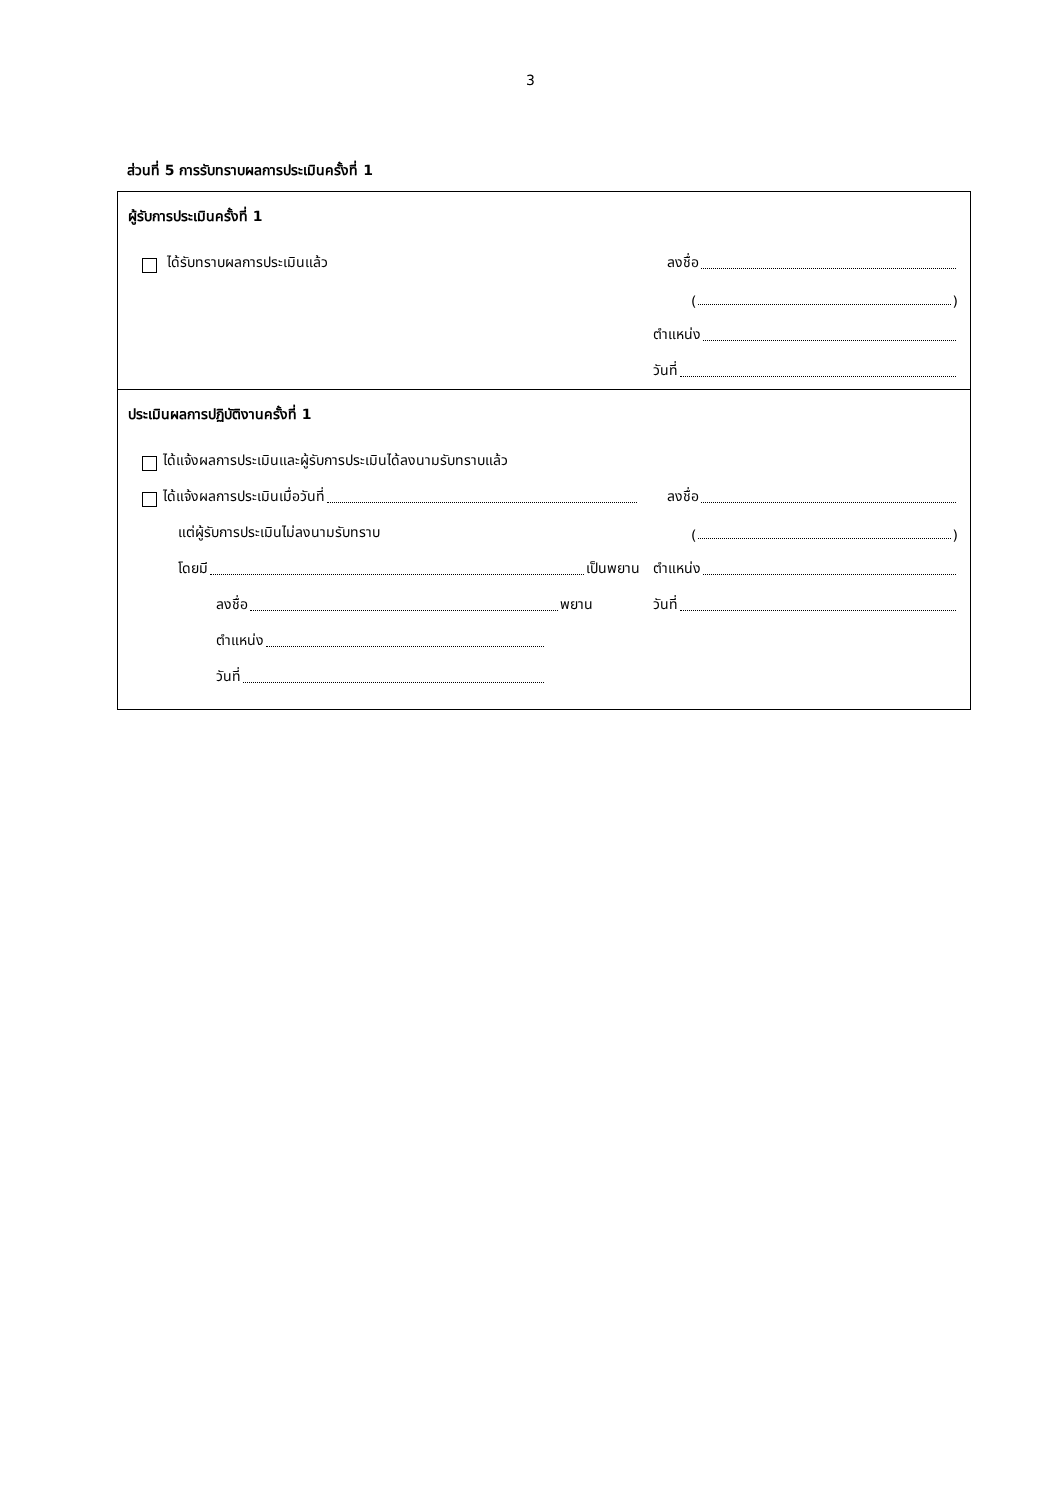3
ส่วนที่ 5 การรับทราบผลการประเมินครั้งที่ 1
ผู้รับการประเมินครั้งที่ 1
ได้รับทราบผลการประเมินแล้ว
ลงชื่อ
( )
ตำแหน่ง
วันที่
ประเมินผลการปฏิบัติงานครั้งที่ 1
ได้แจ้งผลการประเมินและผู้รับการประเมินได้ลงนามรับทราบแล้ว
ได้แจ้งผลการประเมินเมื่อวันที่
ลงชื่อ
แต่ผู้รับการประเมินไม่ลงนามรับทราบ
( )
โดยมี เป็นพยาน
ตำแหน่ง
ลงชื่อ พยาน
วันที่
ตำแหน่ง
วันที่